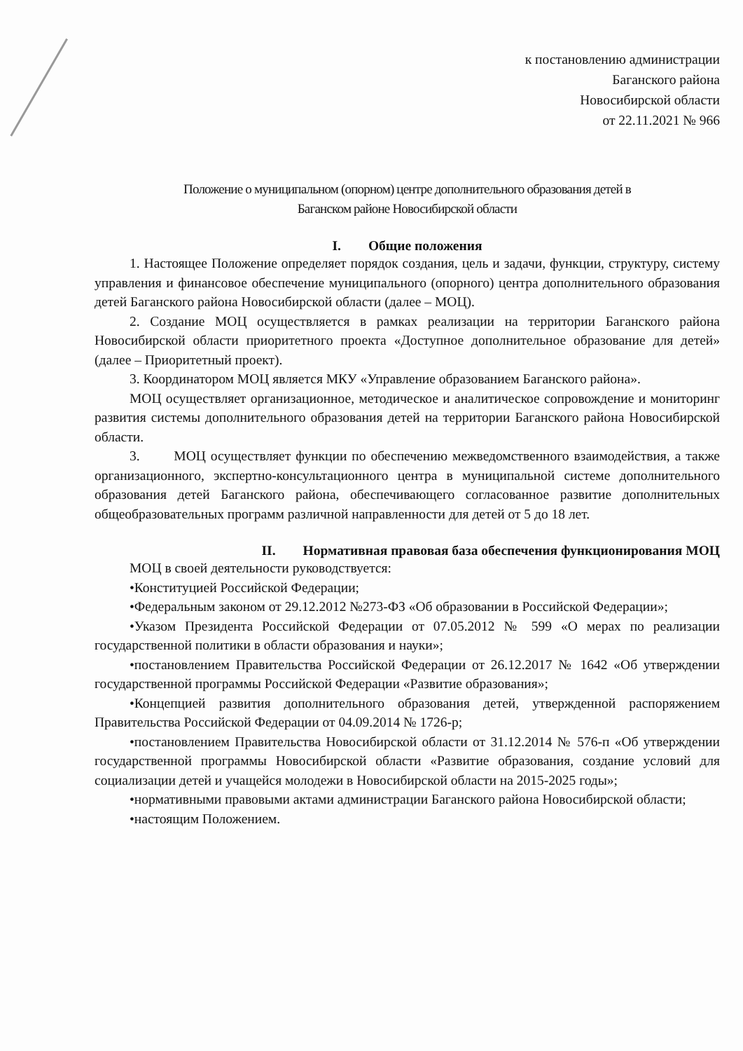к постановлению администрации
Баганского района
Новосибирской области
от 22.11.2021 № 966
Положение о муниципальном (опорном) центре дополнительного образования детей в
Баганском районе Новосибирской области
I. Общие положения
1. Настоящее Положение определяет порядок создания, цель и задачи, функции, структуру, систему управления и финансовое обеспечение муниципального (опорного) центра дополнительного образования детей Баганского района Новосибирской области (далее – МОЦ).
2. Создание МОЦ осуществляется в рамках реализации на территории Баганского района Новосибирской области приоритетного проекта «Доступное дополнительное образование для детей» (далее – Приоритетный проект).
3. Координатором МОЦ является МКУ «Управление образованием Баганского района».
МОЦ осуществляет организационное, методическое и аналитическое сопровождение и мониторинг развития системы дополнительного образования детей на территории Баганского района Новосибирской области.
3. МОЦ осуществляет функции по обеспечению межведомственного взаимодействия, а также организационного, экспертно-консультационного центра в муниципальной системе дополнительного образования детей Баганского района, обеспечивающего согласованное развитие дополнительных общеобразовательных программ различной направленности для детей от 5 до 18 лет.
II. Нормативная правовая база обеспечения функционирования МОЦ
МОЦ в своей деятельности руководствуется:
•Конституцией Российской Федерации;
•Федеральным законом от 29.12.2012 №273-ФЗ «Об образовании в Российской Федерации»;
•Указом Президента Российской Федерации от 07.05.2012 № 599 «О мерах по реализации государственной политики в области образования и науки»;
•постановлением Правительства Российской Федерации от 26.12.2017 № 1642 «Об утверждении государственной программы Российской Федерации «Развитие образования»;
•Концепцией развития дополнительного образования детей, утвержденной распоряжением Правительства Российской Федерации от 04.09.2014 № 1726-р;
•постановлением Правительства Новосибирской области от 31.12.2014 № 576-п «Об утверждении государственной программы Новосибирской области «Развитие образования, создание условий для социализации детей и учащейся молодежи в Новосибирской области на 2015-2025 годы»;
•нормативными правовыми актами администрации Баганского района Новосибирской области;
•настоящим Положением.